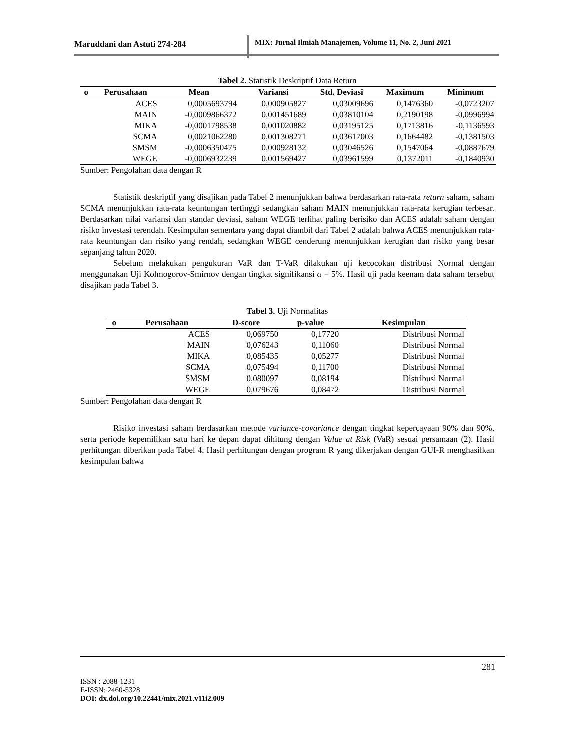Maruddani dan Astuti 274-284
MIX: Jurnal Ilmiah Manajemen, Volume 11, No. 2, Juni 2021
Tabel 2. Statistik Deskriptif Data Return
| o | Perusahaan | Mean | Variansi | Std. Deviasi | Maximum | Minimum |
| --- | --- | --- | --- | --- | --- | --- |
| | ACES | 0,0005693794 | 0,000905827 | 0,03009696 | 0,1476360 | -0,0723207 |
| | MAIN | -0,0009866372 | 0,001451689 | 0,03810104 | 0,2190198 | -0,0996994 |
| | MIKA | -0,0001798538 | 0,001020882 | 0,03195125 | 0,1713816 | -0,1136593 |
| | SCMA | 0,0021062280 | 0,001308271 | 0,03617003 | 0,1664482 | -0,1381503 |
| | SMSM | -0,0006350475 | 0,000928132 | 0,03046526 | 0,1547064 | -0,0887679 |
| | WEGE | -0,0006932239 | 0,001569427 | 0,03961599 | 0,1372011 | -0,1840930 |
Sumber: Pengolahan data dengan R
Statistik deskriptif yang disajikan pada Tabel 2 menunjukkan bahwa berdasarkan rata-rata return saham, saham SCMA menunjukkan rata-rata keuntungan tertinggi sedangkan saham MAIN menunjukkan rata-rata kerugian terbesar. Berdasarkan nilai variansi dan standar deviasi, saham WEGE terlihat paling berisiko dan ACES adalah saham dengan risiko investasi terendah. Kesimpulan sementara yang dapat diambil dari Tabel 2 adalah bahwa ACES menunjukkan rata-rata keuntungan dan risiko yang rendah, sedangkan WEGE cenderung menunjukkan kerugian dan risiko yang besar sepanjang tahun 2020.
Sebelum melakukan pengukuran VaR dan T-VaR dilakukan uji kecocokan distribusi Normal dengan menggunakan Uji Kolmogorov-Smirnov dengan tingkat signifikansi α = 5%. Hasil uji pada keenam data saham tersebut disajikan pada Tabel 3.
Tabel 3. Uji Normalitas
| o | Perusahaan | D-score | p-value | Kesimpulan |
| --- | --- | --- | --- | --- |
| | ACES | 0,069750 | 0,17720 | Distribusi Normal |
| | MAIN | 0,076243 | 0,11060 | Distribusi Normal |
| | MIKA | 0,085435 | 0,05277 | Distribusi Normal |
| | SCMA | 0,075494 | 0,11700 | Distribusi Normal |
| | SMSM | 0,080097 | 0,08194 | Distribusi Normal |
| | WEGE | 0,079676 | 0,08472 | Distribusi Normal |
Sumber: Pengolahan data dengan R
Risiko investasi saham berdasarkan metode variance-covariance dengan tingkat kepercayaan 90% dan 90%, serta periode kepemilikan satu hari ke depan dapat dihitung dengan Value at Risk (VaR) sesuai persamaan (2). Hasil perhitungan diberikan pada Tabel 4. Hasil perhitungan dengan program R yang dikerjakan dengan GUI-R menghasilkan kesimpulan bahwa
281
ISSN : 2088-1231
E-ISSN: 2460-5328
DOI: dx.doi.org/10.22441/mix.2021.v11i2.009